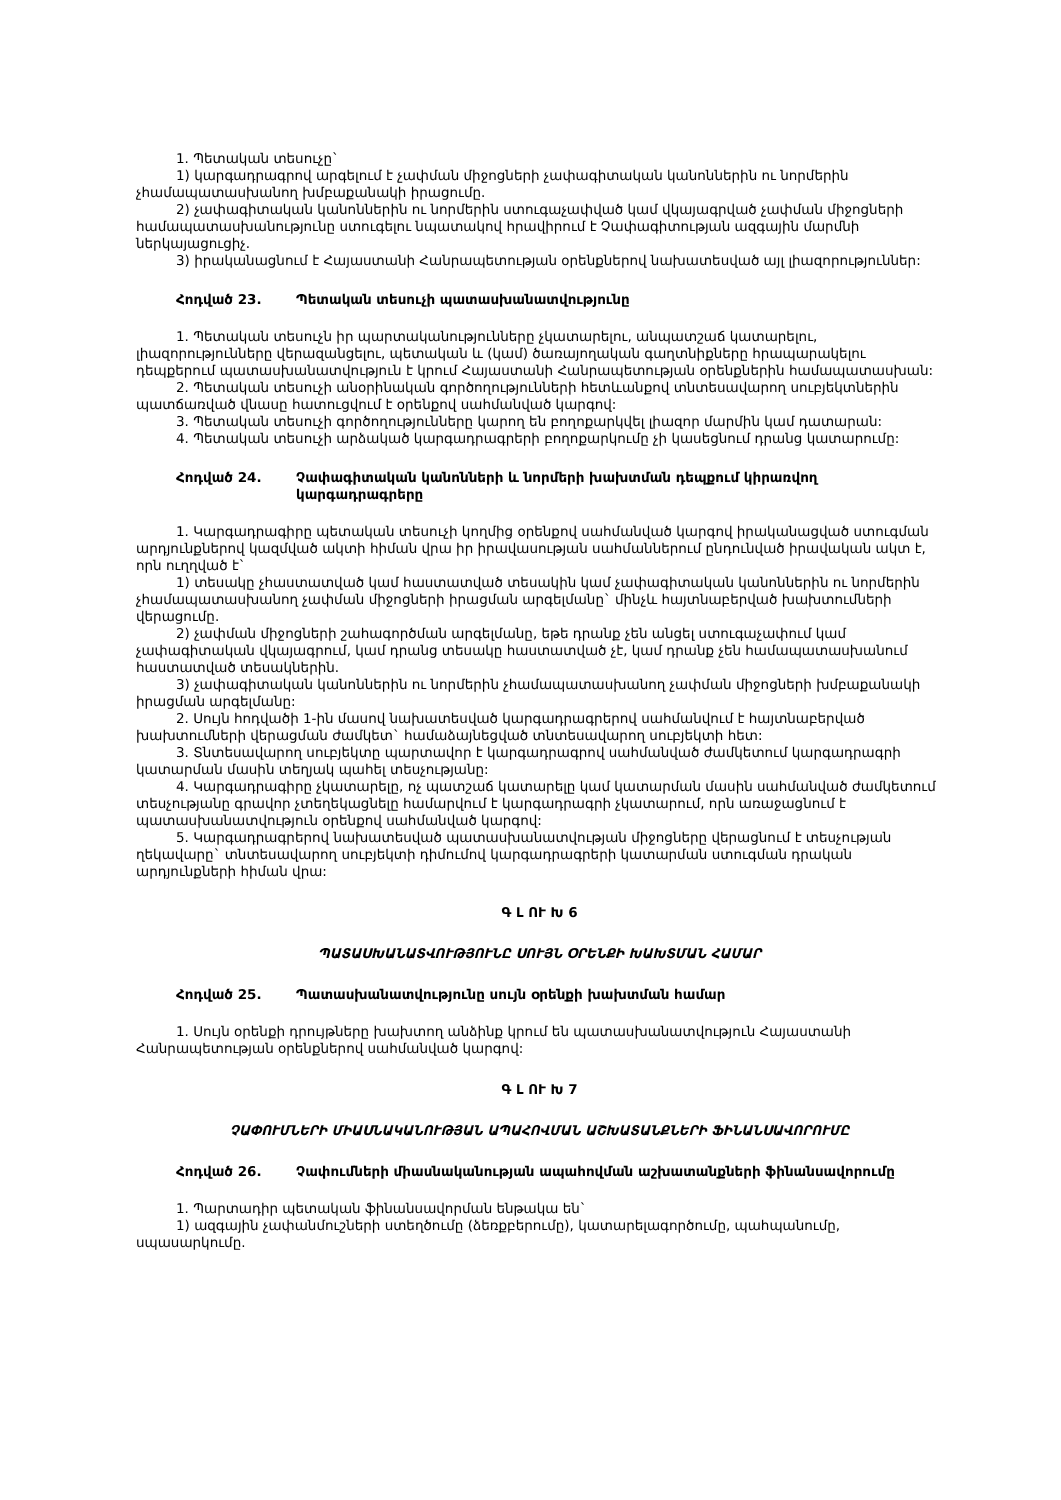1. Պետական տեսուչը`
1) կարգադրագրով արգելում է չափման միջոցների չափագիտական կանոններին ու նորմերին չհամապատասխանող խմբաքանակի իրացումը.
2) չափագիտական կանոններին ու նորմերին ստուգաչափված կամ վկայագրված չափման միջոցների համապատասխանությունը ստուգելու նպատակով հրավիրում է Չափագիտության ազգային մարմնի ներկայացուցիչ.
3) իրականացնում է Հայաստանի Հանրապետության օրենքներով նախատեսված այլ լիազորություններ:
Հոդված 23. Պետական տեսուչի պատասխանատվությունը
1. Պետական տեսուչն իր պարտականությունները չկատարելու, անպատշաճ կատարելու, լիազորությունները վերազանցելու, պետական և (կամ) ծառայողական գաղտնիքները հրապարակելու դեպքերում պատասխանատվություն է կրում Հայաստանի Հանրապետության օրենքներին համապատասխան:
2. Պետական տեսուչի անօրինական գործողությունների հետևանքով տնտեսավարող սուբյեկտներին պատճառված վնասը հատուցվում է օրենքով սահմանված կարգով:
3. Պետական տեսուչի գործողությունները կարող են բողոքարկվել լիազոր մարմին կամ դատարան:
4. Պետական տեսուչի արձակած կարգադրագրերի բողոքարկումը չի կասեցնում դրանց կատարումը:
Հոդված 24. Չափագիտական կանոնների և նորմերի խախտման դեպքում կիրառվող կարգադրագրերը
1. Կարգադրագիրը պետական տեսուչի կողմից օրենքով սահմանված կարգով իրականացված ստուգման արդյունքներով կազմված ակտի հիման վրա իր իրավասության սահմաններում ընդունված իրավական ակտ է, որն ուղղված է`
1) տեսակը չհաստատված կամ հաստատված տեսակին կամ չափագիտական կանոններին ու նորմերին չհամապատասխանող չափման միջոցների իրացման արգելմանը` մինչև հայտնաբերված խախտումների վերացումը.
2) չափման միջոցների շահագործման արգելմանը, եթե դրանք չեն անցել ստուգաչափում կամ չափագիտական վկայագրում, կամ դրանց տեսակը հաստատված չէ, կամ դրանք չեն համապատասխանում հաստատված տեսակներին.
3) չափագիտական կանոններին ու նորմերին չհամապատասխանող չափման միջոցների խմբաքանակի իրացման արգելմանը:
2. Սույն հոդվածի 1-ին մասով նախատեսված կարգադրագրերով սահմանվում է հայտնաբերված խախտումների վերացման ժամկետ` համաձայնեցված տնտեսավարող սուբյեկտի հետ:
3. Տնտեսավարող սուբյեկտը պարտավոր է կարգադրագրով սահմանված ժամկետում կարգադրագրի կատարման մասին տեղյակ պահել տեսչությանը:
4. Կարգադրագիրը չկատարելը, ոչ պատշաճ կատարելը կամ կատարման մասին սահմանված ժամկետում տեսչությանը գրավոր չտեղեկացնելը համարվում է կարգադրագրի չկատարում, որն առաջացնում է պատասխանատվություն օրենքով սահմանված կարգով:
5. Կարգադրագրերով նախատեսված պատասխանատվության միջոցները վերացնում է տեսչության ղեկավարը` տնտեսավարող սուբյեկտի դիմումով կարգադրագրերի կատարման ստուգման դրական արդյունքների հիման վրա:
Գ Լ ՈՒ Խ 6
ՊԱՏԱՍԽԱՆԱՏՎՈՒԹՅՈՒՆԸ ՍՈՒՅՆ ՕՐԵՆՔԻ ԽԱԽՏՄԱՆ ՀԱՄԱՐ
Հոդված 25. Պատասխանատվությունը սույն օրենքի խախտման համար
1. Սույն օրենքի դրույթները խախտող անձինք կրում են պատասխանատվություն Հայաստանի Հանրապետության օրենքներով սահմանված կարգով:
Գ Լ ՈՒ Խ 7
ՉԱՓՈՒՄՆԵՐԻ ՄԻԱՍՆԱԿԱՆՈՒԹՅԱՆ ԱՊԱՀՈՎՄԱՆ ԱՇԽԱՏԱՆՔՆԵՐԻ ՖԻՆԱՆՍԱՎՈՐՈՒՄԸ
Հոդված 26. Չափումների միասնականության ապահովման աշխատանքների ֆինանսավորումը
1. Պարտադիր պետական ֆինանսավորման ենթակա են`
1) ազգային չափանմուշների ստեղծումը (ձեռքբերումը), կատարելագործումը, պահպանումը, սպասարկումը.